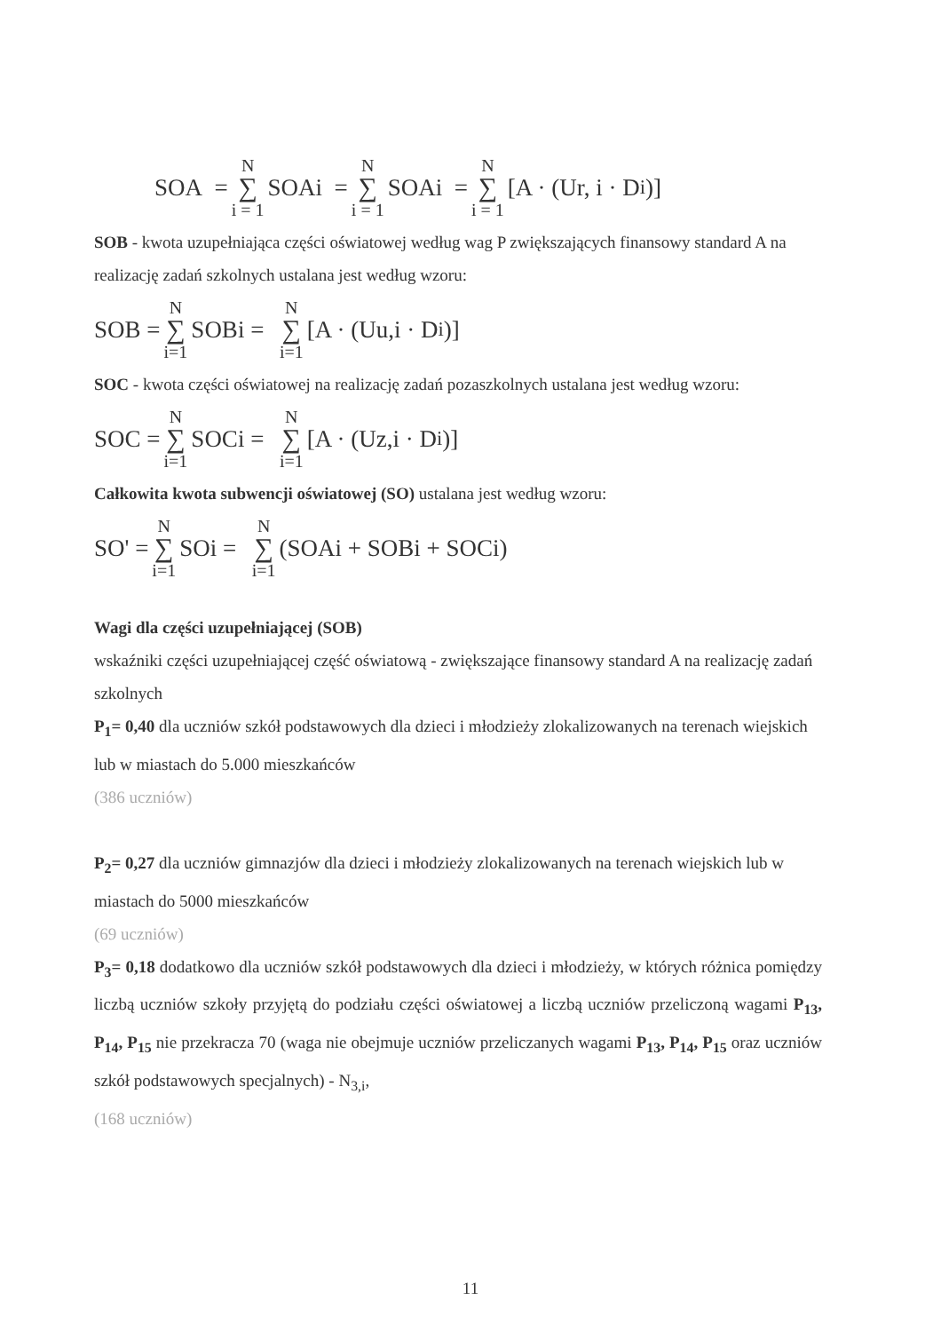SOA = N ∑ i = 1 SOAi = N ∑ i = 1 SOAi = N ∑ i = 1 [A · (Ur, i · D<sub>i</sub>)]
SOB - kwota uzupełniająca części oświatowej według wag P zwiększających finansowy standard A na realizację zadań szkolnych ustalana jest według wzoru:
SOB = N ∑ i=1 SOBi = N ∑ i=1 [A · (Uu,i · D<sub>i</sub>)]
SOC - kwota części oświatowej na realizację zadań pozaszkolnych ustalana jest według wzoru:
SOC = N ∑ i=1 SOCi = N ∑ i=1 [A · (Uz,i · D<sub>i</sub>)]
Całkowita kwota subwencji oświatowej (SO) ustalana jest według wzoru:
SO' = N ∑ i=1 SOi = N ∑ i=1 (SOAi + SOBi + SOCi)
Wagi dla części uzupełniającej (SOB)
wskaźniki części uzupełniającej część oświatową - zwiększające finansowy standard A na realizację zadań szkolnych
P<sub>1</sub>= 0,40 dla uczniów szkół podstawowych dla dzieci i młodzieży zlokalizowanych na terenach wiejskich lub w miastach do 5.000 mieszkańców
(386 uczniów)
P<sub>2</sub>= 0,27 dla uczniów gimnazjów dla dzieci i młodzieży zlokalizowanych na terenach wiejskich lub w miastach do 5000 mieszkańców
(69 uczniów)
P<sub>3</sub>= 0,18 dodatkowo dla uczniów szkół podstawowych dla dzieci i młodzieży, w których różnica pomiędzy liczbą uczniów szkoły przyjętą do podziału części oświatowej a liczbą uczniów przeliczoną wagami P<sub>13</sub>, P<sub>14</sub>, P<sub>15</sub> nie przekracza 70 (waga nie obejmuje uczniów przeliczanych wagami P<sub>13</sub>, P<sub>14</sub>, P<sub>15</sub> oraz uczniów szkół podstawowych specjalnych) - N<sub>3,i</sub>,
(168 uczniów)
11